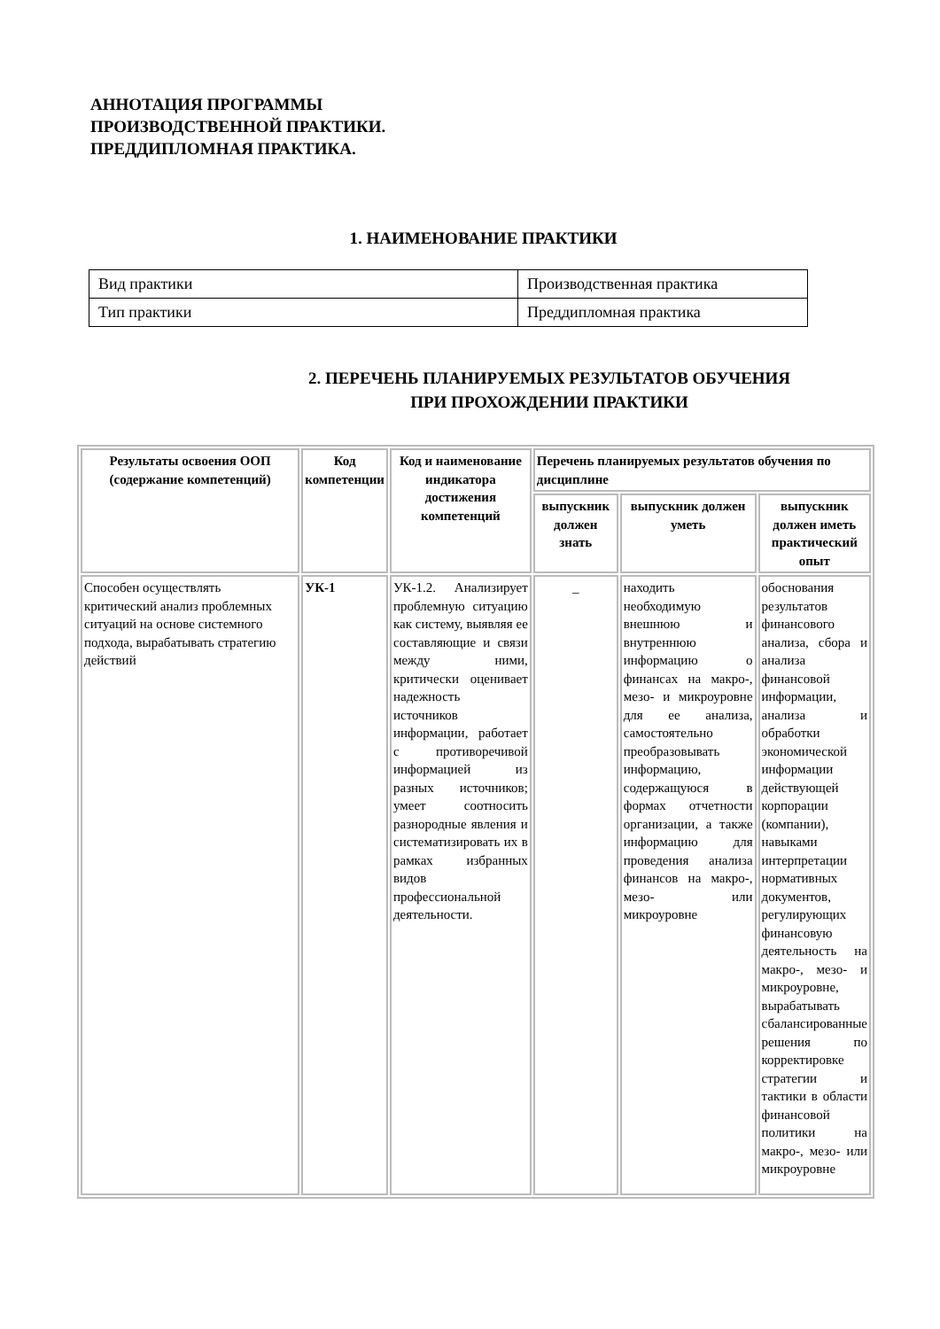АННОТАЦИЯ ПРОГРАММЫ
ПРОИЗВОДСТВЕННОЙ ПРАКТИКИ.
ПРЕДДИПЛОМНАЯ ПРАКТИКА.
1. НАИМЕНОВАНИЕ ПРАКТИКИ
| Вид практики | Производственная практика |
| Тип практики | Преддипломная практика |
2. ПЕРЕЧЕНЬ ПЛАНИРУЕМЫХ РЕЗУЛЬТАТОВ ОБУЧЕНИЯ
ПРИ ПРОХОЖДЕНИИ ПРАКТИКИ
| Результаты освоения ООП (содержание компетенций) | Код компетенции | Код и наименование индикатора достижения компетенций | Перечень планируемых результатов обучения по дисциплине | | |
| --- | --- | --- | --- | --- | --- |
| | | | выпускник должен знать | выпускник должен уметь | выпускник должен иметь практический опыт |
| Способен осуществлять критический анализ проблемных ситуаций на основе системного подхода, вырабатывать стратегию действий | УК-1 | УК-1.2. Анализирует проблемную ситуацию как систему, выявляя ее составляющие и связи между ними, критически оценивает надежность источников информации, работает с противоречивой информацией из разных источников; умеет соотносить разнородные явления и систематизировать их в рамках избранных видов профессиональной деятельности. | _ | находить необходимую внешнюю и внутреннюю информацию о финансах на макро-, мезо- и микроуровне для ее анализа, самостоятельно преобразовывать информацию, содержащуюся в формах отчетности организации, а также информацию для проведения анализа финансов на макро-, мезо- или микроуровне | обоснования результатов финансового анализа, сбора и анализа финансовой информации, анализа и обработки экономической информации действующей корпорации (компании), навыками интерпретации нормативных документов, регулирующих финансовую деятельность на макро-, мезо- и микроуровне, вырабатывать сбалансированные решения по корректировке стратегии и тактики в области финансовой политики на макро-, мезо- или микроуровне |